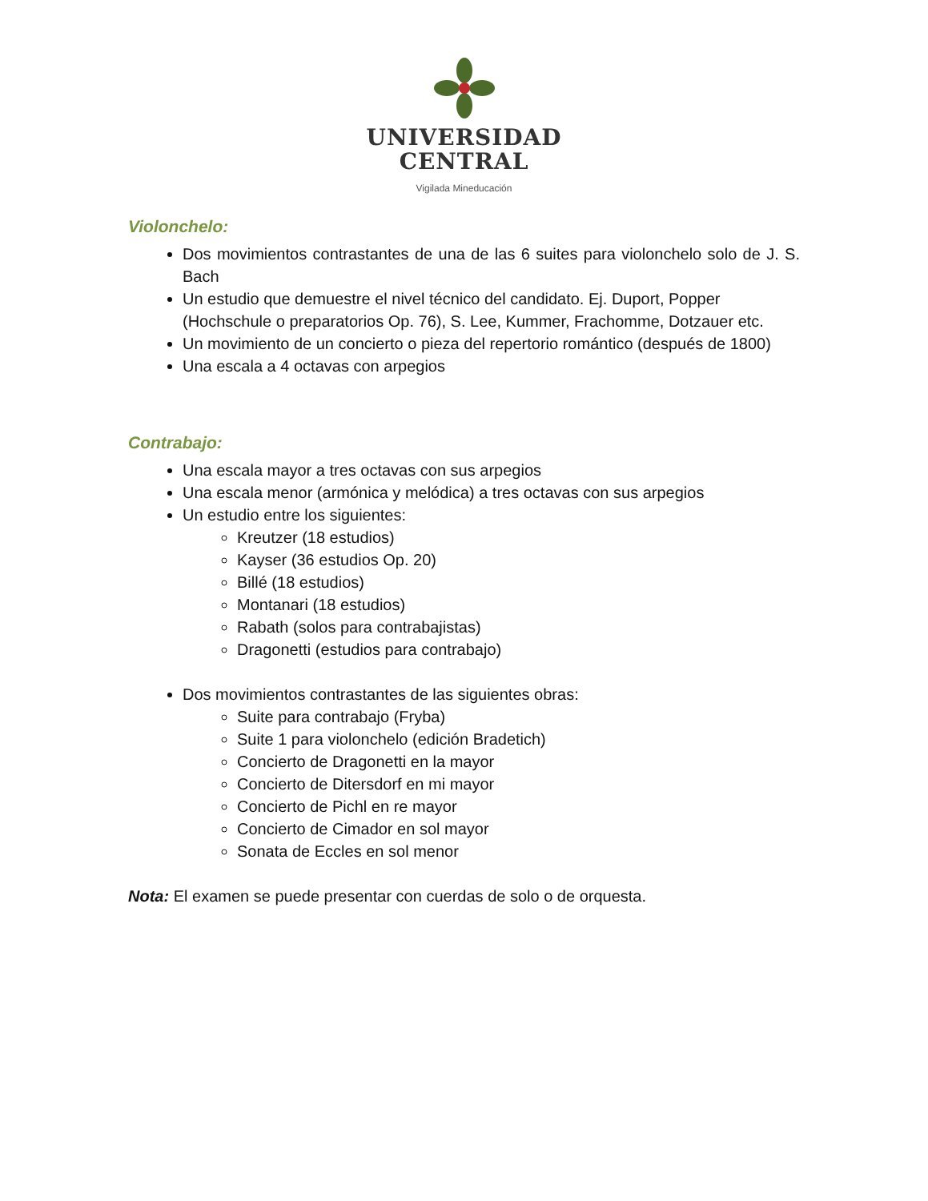UNIVERSIDAD
CENTRAL
Vigilada Mineducación
Violonchelo:
Dos movimientos contrastantes de una de las 6 suites para violonchelo solo de J. S. Bach
Un estudio que demuestre el nivel técnico del candidato. Ej. Duport, Popper (Hochschule o preparatorios Op. 76), S. Lee, Kummer, Frachomme, Dotzauer etc.
Un movimiento de un concierto o pieza del repertorio romántico (después de 1800)
Una escala a 4 octavas con arpegios
Contrabajo:
Una escala mayor a tres octavas con sus arpegios
Una escala menor (armónica y melódica) a tres octavas con sus arpegios
Un estudio entre los siguientes:
Kreutzer (18 estudios)
Kayser (36 estudios Op. 20)
Billé (18 estudios)
Montanari (18 estudios)
Rabath (solos para contrabajistas)
Dragonetti (estudios para contrabajo)
Dos movimientos contrastantes de las siguientes obras:
Suite para contrabajo (Fryba)
Suite 1 para violonchelo (edición Bradetich)
Concierto de Dragonetti en la mayor
Concierto de Ditersdorf en mi mayor
Concierto de Pichl en re mayor
Concierto de Cimador en sol mayor
Sonata de Eccles en sol menor
Nota: El examen se puede presentar con cuerdas de solo o de orquesta.